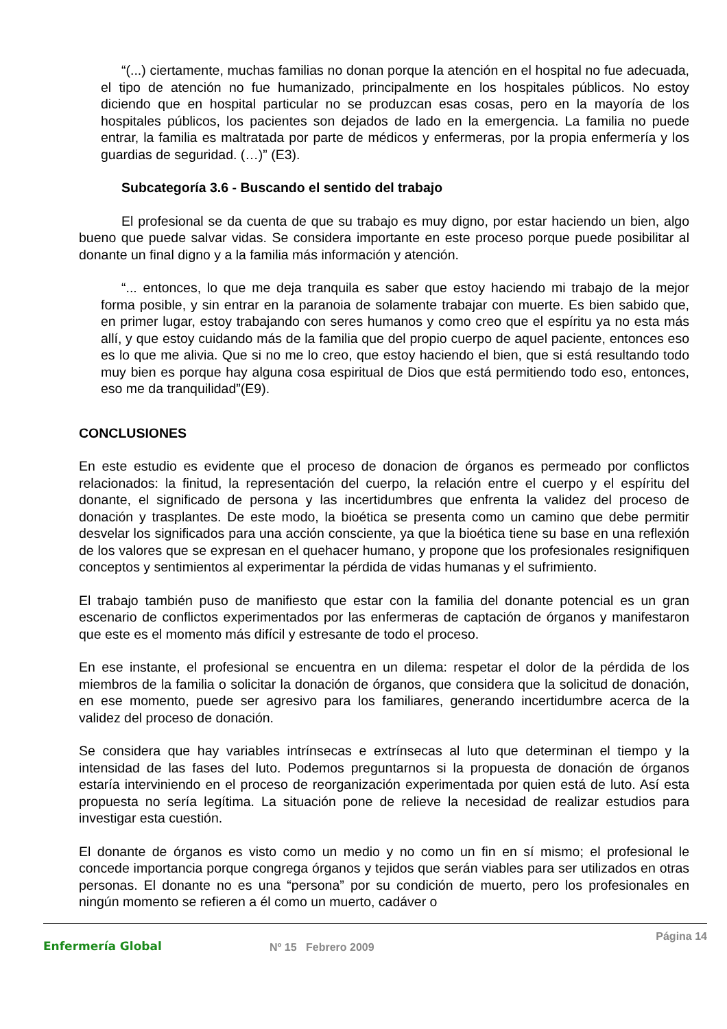“(...) ciertamente, muchas familias no donan porque la atención en el hospital no fue adecuada, el tipo de atención no fue humanizado, principalmente en los hospitales públicos. No estoy diciendo que en hospital particular no se produzcan esas cosas, pero en la mayoría de los hospitales públicos, los pacientes son dejados de lado en la emergencia. La familia no puede entrar, la familia es maltratada por parte de médicos y enfermeras, por la propia enfermería y los guardias de seguridad. (…)” (E3).
Subcategoría 3.6 - Buscando el sentido del trabajo
El profesional se da cuenta de que su trabajo es muy digno, por estar haciendo un bien, algo bueno que puede salvar vidas. Se considera importante en este proceso porque puede posibilitar al donante un final digno y a la familia más información y atención.
“... entonces, lo que me deja tranquila es saber que estoy haciendo mi trabajo de la mejor forma posible, y sin entrar en la paranoia de solamente trabajar con muerte. Es bien sabido que, en primer lugar, estoy trabajando con seres humanos y como creo que el espíritu ya no esta más allí, y que estoy cuidando más de la familia que del propio cuerpo de aquel paciente, entonces eso es lo que me alivia. Que si no me lo creo, que estoy haciendo el bien, que si está resultando todo muy bien es porque hay alguna cosa espiritual de Dios que está permitiendo todo eso, entonces, eso me da tranquilidad”(E9).
CONCLUSIONES
En este estudio es evidente que el proceso de donacion de órganos es permeado por conflictos relacionados: la finitud, la representación del cuerpo, la relación entre el cuerpo y el espíritu del donante, el significado de persona y las incertidumbres que enfrenta la validez del proceso de donación y trasplantes. De este modo, la bioética se presenta como un camino que debe permitir desvelar los significados para una acción consciente, ya que la bioética tiene su base en una reflexión de los valores que se expresan en el quehacer humano, y propone que los profesionales resignifiquen conceptos y sentimientos al experimentar la pérdida de vidas humanas y el sufrimiento.
El trabajo también puso de manifiesto que estar con la familia del donante potencial es un gran escenario de conflictos experimentados por las enfermeras de captación de órganos y manifestaron que este es el momento más difícil y estresante de todo el proceso.
En ese instante, el profesional se encuentra en un dilema: respetar el dolor de la pérdida de los miembros de la familia o solicitar la donación de órganos, que considera que la solicitud de donación, en ese momento, puede ser agresivo para los familiares, generando incertidumbre acerca de la validez del proceso de donación.
Se considera que hay variables intrínsecas e extrínsecas al luto que determinan el tiempo y la intensidad de las fases del luto. Podemos preguntarnos si la propuesta de donación de órganos estaría interviniendo en el proceso de reorganización experimentada por quien está de luto. Así esta propuesta no sería legítima. La situación pone de relieve la necesidad de realizar estudios para investigar esta cuestión.
El donante de órganos es visto como un medio y no como un fin en sí mismo; el profesional le concede importancia porque congrega órganos y tejidos que serán viables para ser utilizados en otras personas. El donante no es una “persona” por su condición de muerto, pero los profesionales en ningún momento se refieren a él como un muerto, cadáver o
Enfermería Global Nº 15 Febrero 2009
Página 14